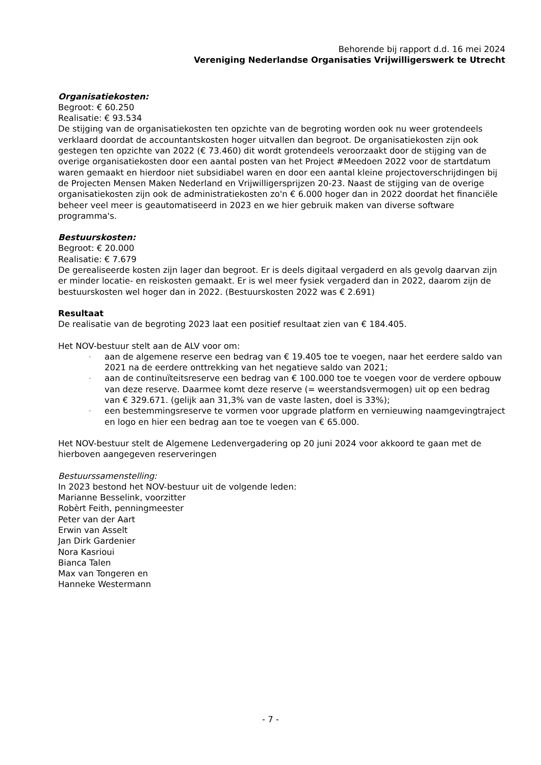Behorende bij rapport d.d. 16 mei 2024
Vereniging Nederlandse Organisaties Vrijwilligerswerk te Utrecht
Organisatiekosten:
Begroot: € 60.250
Realisatie: € 93.534
De stijging van de organisatiekosten ten opzichte van de begroting worden ook nu weer grotendeels verklaard doordat de accountantskosten hoger uitvallen dan begroot. De organisatiekosten zijn ook gestegen ten opzichte van 2022 (€ 73.460) dit wordt grotendeels veroorzaakt door de stijging van de overige organisatiekosten door een aantal posten van het Project #Meedoen 2022 voor de startdatum waren gemaakt en hierdoor niet subsidiabel waren en door een aantal kleine projectoverschrijdingen bij de Projecten Mensen Maken Nederland en Vrijwilligersprijzen 20-23. Naast de stijging van de overige organisatiekosten zijn ook de administratiekosten zo'n € 6.000 hoger dan in 2022 doordat het financiële beheer veel meer is geautomatiseerd in 2023 en we hier gebruik maken van diverse software programma's.
Bestuurskosten:
Begroot: € 20.000
Realisatie: € 7.679
De gerealiseerde kosten zijn lager dan begroot. Er is deels digitaal vergaderd en als gevolg daarvan zijn er minder locatie- en reiskosten gemaakt. Er is wel meer fysiek vergaderd dan in 2022, daarom zijn de bestuurskosten wel hoger dan in 2022. (Bestuurskosten 2022 was € 2.691)
Resultaat
De realisatie van de begroting 2023 laat een positief resultaat zien van € 184.405.
Het NOV-bestuur stelt aan de ALV voor om:
- aan de algemene reserve een bedrag van € 19.405 toe te voegen, naar het eerdere saldo van 2021 na de eerdere onttrekking van het negatieve saldo van 2021;
- aan de continuïteitsreserve een bedrag van € 100.000 toe te voegen voor de verdere opbouw van deze reserve. Daarmee komt deze reserve (= weerstandsvermogen) uit op een bedrag van € 329.671. (gelijk aan 31,3% van de vaste lasten, doel is 33%);
- een bestemmingsreserve te vormen voor upgrade platform en vernieuwing naamgevingtraject en logo en hier een bedrag aan toe te voegen van € 65.000.
Het NOV-bestuur stelt de Algemene Ledenvergadering op 20 juni 2024 voor akkoord te gaan met de hierboven aangegeven reserveringen
Bestuurssamenstelling:
In 2023 bestond het NOV-bestuur uit de volgende leden:
Marianne Besselink, voorzitter
Robèrt Feith, penningmeester
Peter van der Aart
Erwin van Asselt
Jan Dirk Gardenier
Nora Kasrioui
Bianca Talen
Max van Tongeren en
Hanneke Westermann
- 7 -